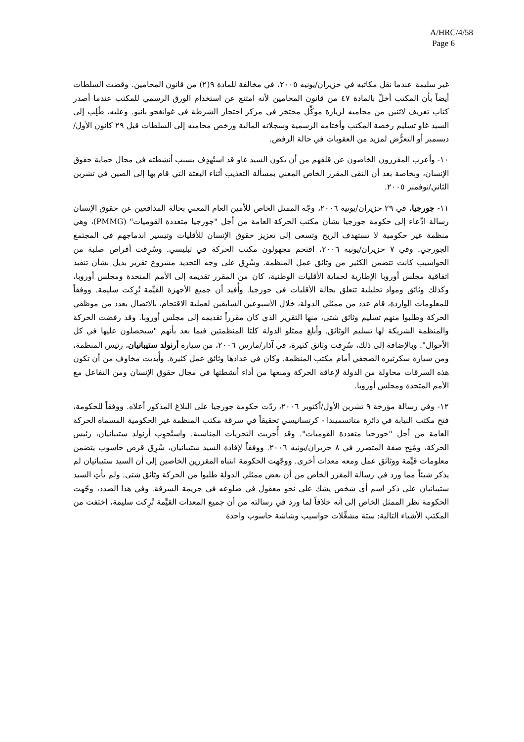A/HRC/4/58
Page 6
غير سليمة عندما نقل مكاتبه في حزيران/يونيه ٢٠٠٥، في مخالفة للمادة ٩(٢) من قانون المحامين. وقضت السلطات أيضاً بأن المكتب أخلّ بالمادة ٤٧ من قانون المحامين لأنه امتنع عن استخدام الورق الرسمي للمكتب عندما أصدر كتاب تعريف لاثنين من محاميه لزيارة موكِّل محتجَز في مركز احتجاز الشرطة في غوانغجو بانيو. وعليه، طُلِب إلى السيد غاو تسليم رخصة المكتب وأختامه الرسمية وسجلاته المالية ورخص محاميه إلى السلطات قبل ٢٩ كانون الأول/ديسمبر أو التعرُّض لمزيد من العقوبات في حالة الرفض.
١٠- وأعرب المقررون الخاصون عن قلقهم من أن يكون السيد غاو قد استُهدِف بسبب أنشطته في مجال حماية حقوق الإنسان، وبخاصة بعد أن التقى المقرر الخاص المعني بمسألة التعذيب أثناء البعثة التي قام بها إلى الصين في تشرين الثاني/نوفمبر ٢٠٠٥.
١١- جورجيا. في ٢٩ حزيران/يونيه ٢٠٠٦، وجّه الممثل الخاص للأمين العام المعني بحالة المدافعين عن حقوق الإنسان رسالة ادِّعاء إلى حكومة جورجيا بشأن مكتب الحركة العامة من أجل "جورجيا متعددة القوميات" (PMMG)، وهي منظمة غير حكومية لا تستهدف الربح وتسعى إلى تعزيز حقوق الإنسان للأقليات وتيسير اندماجهم في المجتمع الجورجي. وفي ٧ حزيران/يونيه ٢٠٠٦، اقتحم مجهولون مكتب الحركة في تبليسي. وسُرِقت أقراص صلبة من الحواسيب كانت تتضمن الكثير من وثائق عمل المنظمة. وسُرِق على وجه التحديد مشروع تقرير بديل بشأن تنفيذ اتفاقية مجلس أوروبا الإطارية لحماية الأقليات الوطنية، كان من المقرر تقديمه إلى الأمم المتحدة ومجلس أوروبا، وكذلك وثائق ومواد تحليلية تتعلق بحالة الأقليات في جورجيا. وأُفيد أن جميع الأجهزة القيِّمة تُرِكت سليمة. ووفقاً للمعلومات الواردة، قام عدد من ممثلي الدولة، خلال الأسبوعين السابقين لعملية الاقتحام، بالاتصال بعدد من موظفي الحركة وطلبوا منهم تسليم وثائق شتى، منها التقرير الذي كان مقرراً تقديمه إلى مجلس أوروبا. وقد رفضت الحركة والمنظمة الشريكة لها تسليم الوثائق. وأبلغ ممثلو الدولة كلتا المنظمتين فيما بعد بأنهم "سيحصلون عليها في كل الأحوال". وبالإضافة إلى ذلك، سُرِقت وثائق كثيرة، في آذار/مارس ٢٠٠٦، من سيارة أرنولد ستيبانيان، رئيس المنظمة، ومن سيارة سكرتيره الصحفي أمام مكتب المنظمة. وكان في عدادها وثائق عمل كثيرة. وأُبديت مخاوف من أن تكون هذه السرقات محاولة من الدولة لإعاقة الحركة ومنعها من أداء أنشطتها في مجال حقوق الإنسان ومن التفاعل مع الأمم المتحدة ومجلس أوروبا.
١٢- وفي رسالة مؤرخة ٩ تشرين الأول/أكتوبر ٢٠٠٦، ردّت حكومة جورجيا على البلاغ المذكور أعلاه. ووفقاً للحكومة، فتح مكتب النيابة في دائرة متاتسميندا - كرتسانيسي تحقيقاً في سرقة مكتب المنظمة غير الحكومية المسماة الحركة العامة من أجل "جورجيا متعددة القوميات". وقد أُجريت التحريات المناسبة. واستُجوِب أرنولد ستيبانيان، رئيس الحركة، ومُنِح صفة المتضرر في ٨ حزيران/يونيه ٢٠٠٦. ووفقاً لإفادة السيد ستيبانيان، سُرِق قرص حاسوب يتضمن معلومات قيِّمة ووثائق عمل ومعه معدات أخرى. ووجّهت الحكومة انتباه المقررين الخاصين إلى أن السيد ستيبانيان لم يذكر شيئاً مما ورد في رسالة المقرر الخاص من أن بعض ممثلي الدولة طلبوا من الحركة وثائق شتى. ولم يأتِ السيد ستيبانيان على ذكر اسم أي شخص يشك على نحو معقول في ضلوعه في جريمة السرقة. وفي هذا الصدد، وجّهت الحكومة نظر الممثل الخاص إلى أنه خلافاً لما ورد في رسالته من أن جميع المعدات القيِّمة تُرِكت سليمة، اختفت من المكتب الأشياء التالية: ستة مشغِّلات حواسيب وشاشة حاسوب واحدة